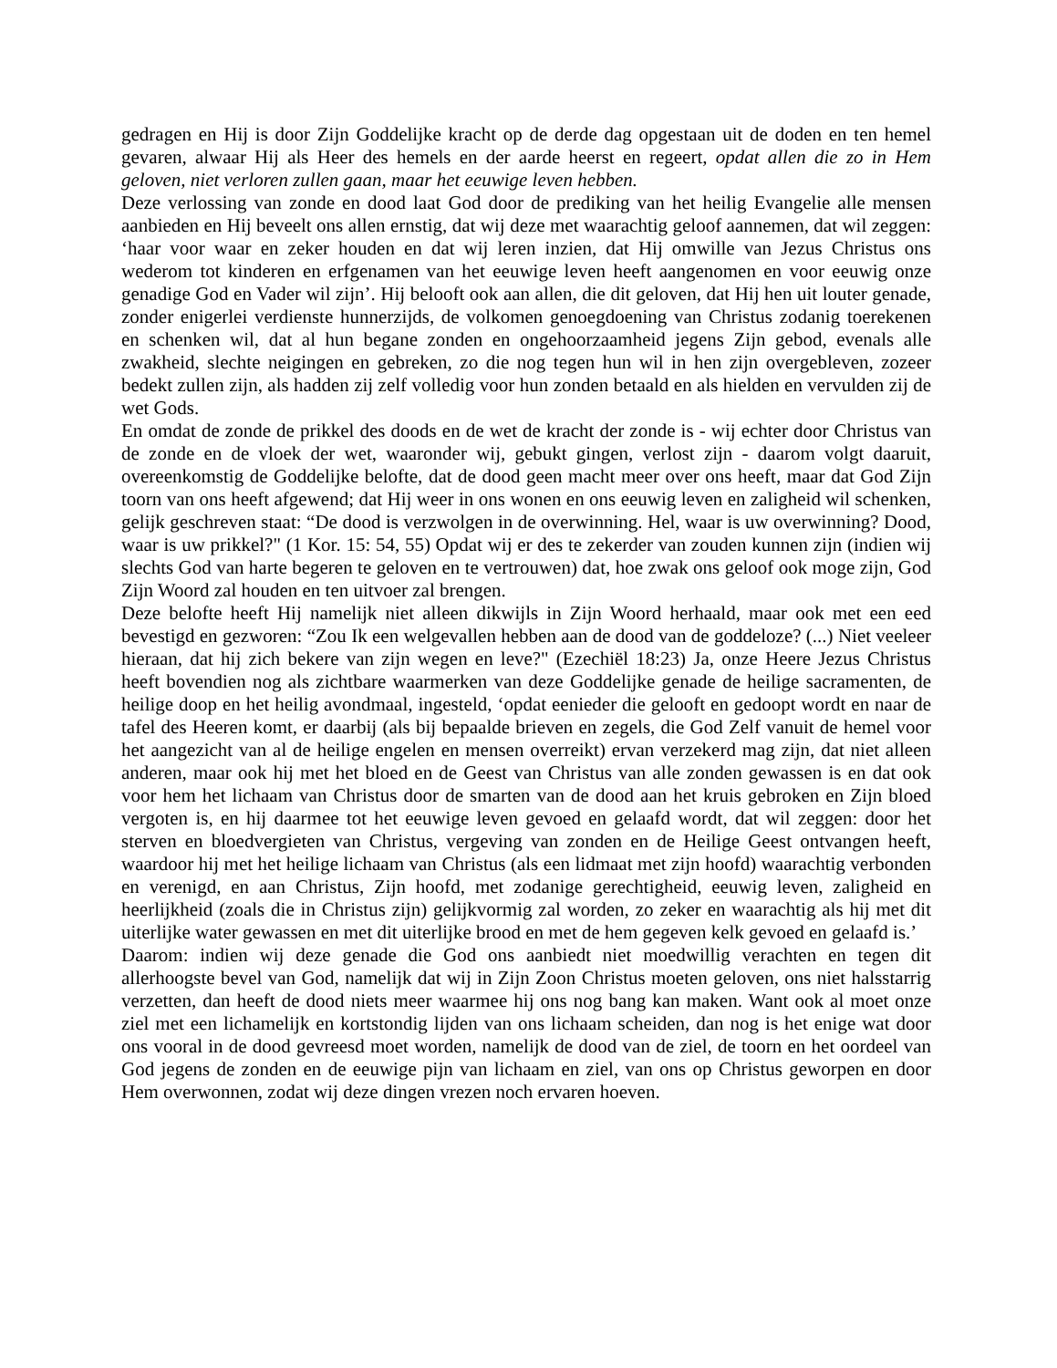gedragen en Hij is door Zijn Goddelijke kracht op de derde dag opgestaan uit de doden en ten hemel gevaren, alwaar Hij als Heer des hemels en der aarde heerst en regeert, opdat allen die zo in Hem geloven, niet verloren zullen gaan, maar het eeuwige leven hebben.
Deze verlossing van zonde en dood laat God door de prediking van het heilig Evangelie alle mensen aanbieden en Hij beveelt ons allen ernstig, dat wij deze met waarachtig geloof aannemen, dat wil zeggen: ‘haar voor waar en zeker houden en dat wij leren inzien, dat Hij omwille van Jezus Christus ons wederom tot kinderen en erfgenamen van het eeuwige leven heeft aangenomen en voor eeuwig onze genadige God en Vader wil zijn’. Hij belooft ook aan allen, die dit geloven, dat Hij hen uit louter genade, zonder enigerlei verdienste hunnerzijds, de volkomen genoegdoening van Christus zodanig toerekenen en schenken wil, dat al hun begane zonden en ongehoorzaamheid jegens Zijn gebod, evenals alle zwakheid, slechte neigingen en gebreken, zo die nog tegen hun wil in hen zijn overgebleven, zozeer bedekt zullen zijn, als hadden zij zelf volledig voor hun zonden betaald en als hielden en vervulden zij de wet Gods.
En omdat de zonde de prikkel des doods en de wet de kracht der zonde is - wij echter door Christus van de zonde en de vloek der wet, waaronder wij, gebukt gingen, verlost zijn - daarom volgt daaruit, overeenkomstig de Goddelijke belofte, dat de dood geen macht meer over ons heeft, maar dat God Zijn toorn van ons heeft afgewend; dat Hij weer in ons wonen en ons eeuwig leven en zaligheid wil schenken, gelijk geschreven staat: “De dood is verzwolgen in de overwinning. Hel, waar is uw overwinning? Dood, waar is uw prikkel?" (1 Kor. 15: 54, 55) Opdat wij er des te zekerder van zouden kunnen zijn (indien wij slechts God van harte begeren te geloven en te vertrouwen) dat, hoe zwak ons geloof ook moge zijn, God Zijn Woord zal houden en ten uitvoer zal brengen.
Deze belofte heeft Hij namelijk niet alleen dikwijls in Zijn Woord herhaald, maar ook met een eed bevestigd en gezworen: “Zou Ik een welgevallen hebben aan de dood van de goddeloze? (...) Niet veeleer hieraan, dat hij zich bekere van zijn wegen en leve?" (Ezechiël 18:23) Ja, onze Heere Jezus Christus heeft bovendien nog als zichtbare waarmerken van deze Goddelijke genade de heilige sacramenten, de heilige doop en het heilig avondmaal, ingesteld, ‘opdat eenieder die gelooft en gedoopt wordt en naar de tafel des Heeren komt, er daarbij (als bij bepaalde brieven en zegels, die God Zelf vanuit de hemel voor het aangezicht van al de heilige engelen en mensen overreikt) ervan verzekerd mag zijn, dat niet alleen anderen, maar ook hij met het bloed en de Geest van Christus van alle zonden gewassen is en dat ook voor hem het lichaam van Christus door de smarten van de dood aan het kruis gebroken en Zijn bloed vergoten is, en hij daarmee tot het eeuwige leven gevoed en gelaafd wordt, dat wil zeggen: door het sterven en bloedvergieten van Christus, vergeving van zonden en de Heilige Geest ontvangen heeft, waardoor hij met het heilige lichaam van Christus (als een lidmaat met zijn hoofd) waarachtig verbonden en verenigd, en aan Christus, Zijn hoofd, met zodanige gerechtigheid, eeuwig leven, zaligheid en heerlijkheid (zoals die in Christus zijn) gelijkvormig zal worden, zo zeker en waarachtig als hij met dit uiterlijke water gewassen en met dit uiterlijke brood en met de hem gegeven kelk gevoed en gelaafd is.’
Daarom: indien wij deze genade die God ons aanbiedt niet moedwillig verachten en tegen dit allerhoogste bevel van God, namelijk dat wij in Zijn Zoon Christus moeten geloven, ons niet halsstarrig verzetten, dan heeft de dood niets meer waarmee hij ons nog bang kan maken. Want ook al moet onze ziel met een lichamelijk en kortstondig lijden van ons lichaam scheiden, dan nog is het enige wat door ons vooral in de dood gevreesd moet worden, namelijk de dood van de ziel, de toorn en het oordeel van God jegens de zonden en de eeuwige pijn van lichaam en ziel, van ons op Christus geworpen en door Hem overwonnen, zodat wij deze dingen vrezen noch ervaren hoeven.